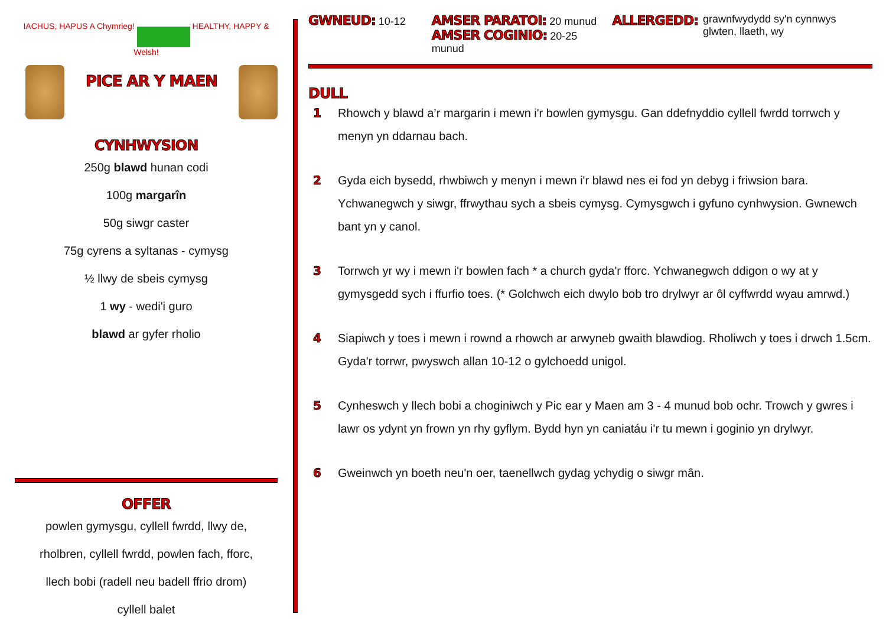IACHUS, HAPUS A Chymrieg! HEALTHY, HAPPY & Welsh!
PICE AR Y MAEN
CYNHWYSION
250g blawd hunan codi
100g margarîn
50g siwgr caster
75g cyrens a syltanas - cymysg
½ llwy de sbeis cymysg
1 wy - wedi'i guro
blawd ar gyfer rholio
OFFER
powlen gymysgu, cyllell fwrdd, llwy de,
rholbren, cyllell fwrdd, powlen fach, fforc,
llech bobi (radell neu badell ffrio drom)
cyllell balet
GWNEUD: 10-12
AMSER PARATOI: 20 munud
AMSER COGINIO: 20-25 munud
ALLERGEDD: grawnfwydydd sy'n cynnwys glwten, llaeth, wy
DULL
1 Rhowch y blawd a’r margarin i mewn i'r bowlen gymysgu. Gan ddefnyddio cyllell fwrdd torrwch y menyn yn ddarnau bach.
2 Gyda eich bysedd, rhwbiwch y menyn i mewn i'r blawd nes ei fod yn debyg i friwsion bara. Ychwanegwch y siwgr, ffrwythau sych a sbeis cymysg. Cymysgwch i gyfuno cynhwysion. Gwnewch bant yn y canol.
3 Torrwch yr wy i mewn i'r bowlen fach * a church gyda'r fforc. Ychwanegwch ddigon o wy at y gymysgedd sych i ffurfio toes. (* Golchwch eich dwylo bob tro drylwyr ar ôl cyffwrdd wyau amrwd.)
4 Siapiwch y toes i mewn i rownd a rhowch ar arwyneb gwaith blawdiog. Rholiwch y toes i drwch 1.5cm. Gyda'r torrwr, pwyswch allan 10-12 o gylchoedd unigol.
5 Cynheswch y llech bobi a choginiwch y Pic ear y Maen am 3 - 4 munud bob ochr. Trowch y gwres i lawr os ydynt yn frown yn rhy gyflym. Bydd hyn yn caniatáu i'r tu mewn i goginio yn drylwyr.
6 Gweinwch yn boeth neu'n oer, taenellwch gydag ychydig o siwgr mân.